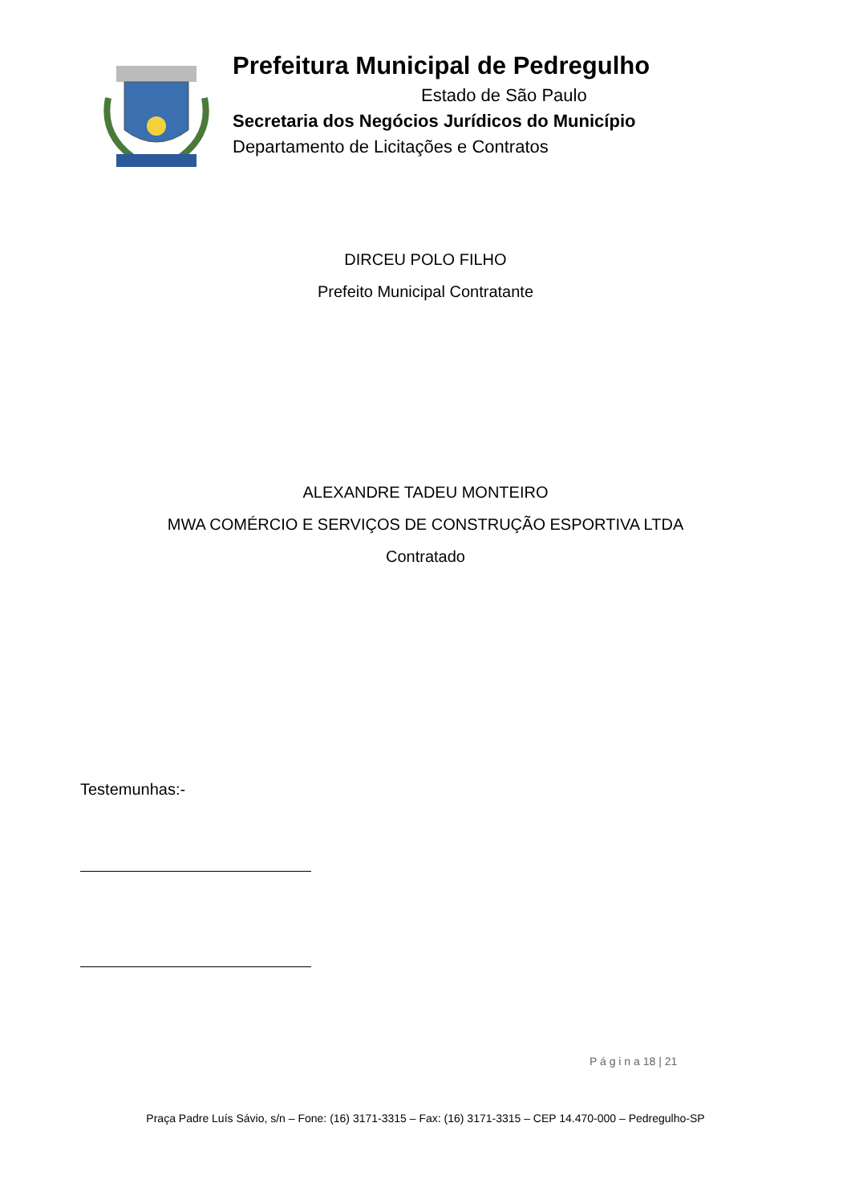Prefeitura Municipal de Pedregulho
Estado de São Paulo
Secretaria dos Negócios Jurídicos do Município
Departamento de Licitações e Contratos
DIRCEU POLO FILHO
Prefeito Municipal Contratante
ALEXANDRE TADEU MONTEIRO
MWA COMÉRCIO E SERVIÇOS DE CONSTRUÇÃO ESPORTIVA LTDA
Contratado
Testemunhas:-
P á g i n a 18 | 21
Praça Padre Luís Sávio, s/n – Fone: (16) 3171-3315 – Fax: (16) 3171-3315 – CEP 14.470-000 – Pedregulho-SP